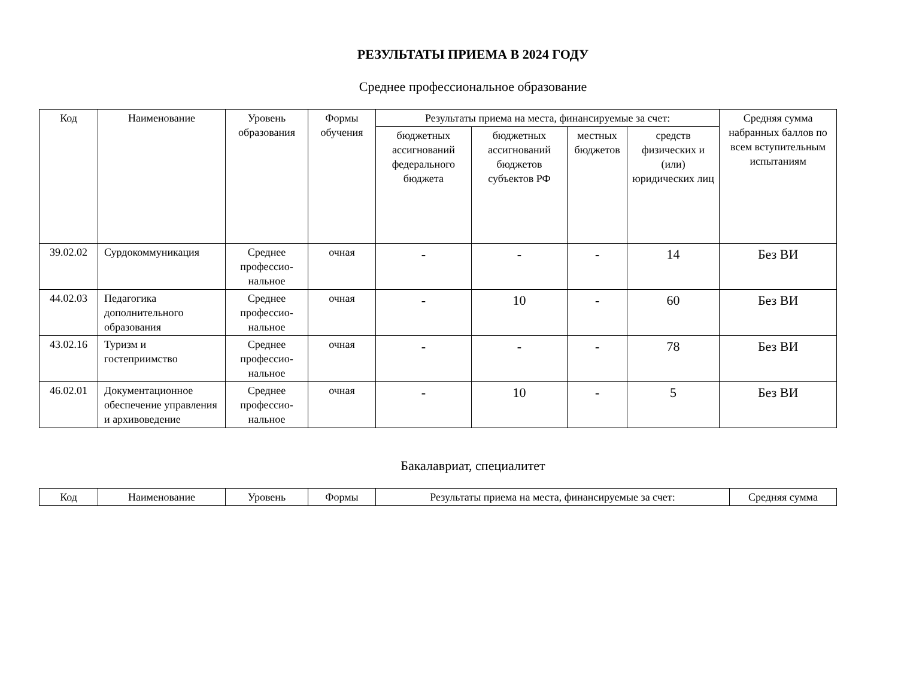РЕЗУЛЬТАТЫ ПРИЕМА В 2024 ГОДУ
Среднее профессиональное образование
| Код | Наименование | Уровень образования | Формы обучения | Результаты приема на места, финансируемые за счет: | | | | Средняя сумма набранных баллов по всем вступительным испытаниям |
| --- | --- | --- | --- | --- | --- | --- | --- | --- |
| | | | | бюджетных ассигнований федерального бюджета | бюджетных ассигнований бюджетов субъектов РФ | местных бюджетов | средств физических и (или) юридических лиц | |
| 39.02.02 | Сурдокоммуникация | Среднее профессио-нальное | очная | - | - | - | 14 | Без ВИ |
| 44.02.03 | Педагогика дополнительного образования | Среднее профессио-нальное | очная | - | 10 | - | 60 | Без ВИ |
| 43.02.16 | Туризм и гостеприимство | Среднее профессио-нальное | очная | - | - | - | 78 | Без ВИ |
| 46.02.01 | Документационное обеспечение управления и архивоведение | Среднее профессио-нальное | очная | - | 10 | - | 5 | Без ВИ |
Бакалавриат, специалитет
| Код | Наименование | Уровень | Формы | Результаты приема на места, финансируемые за счет: | Средняя сумма |
| --- | --- | --- | --- | --- | --- |